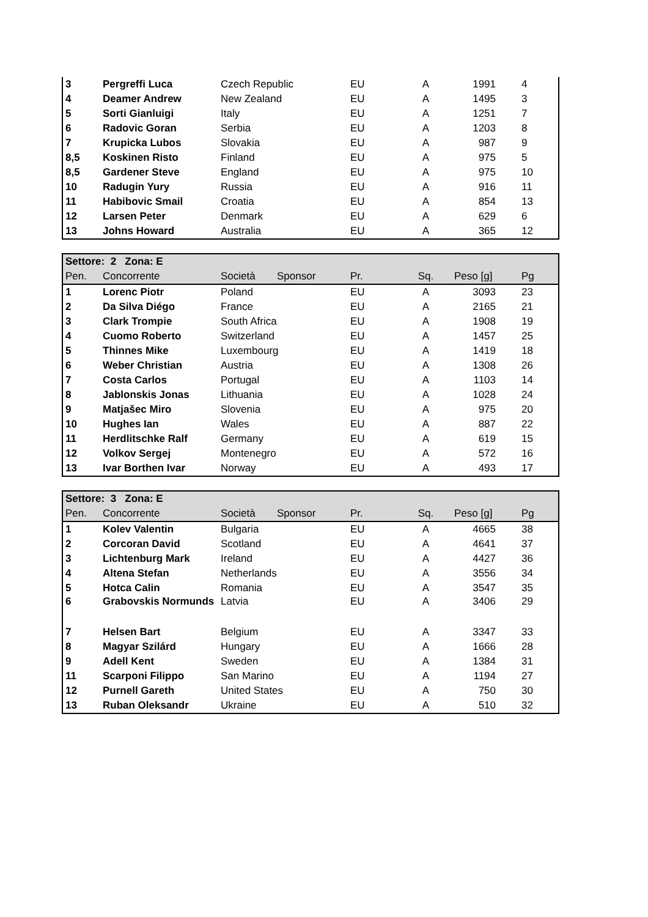| 3 | Pergreffi Luca | Czech Republic | EU | A | 1991 | 4 |
| 4 | Deamer Andrew | New Zealand | EU | A | 1495 | 3 |
| 5 | Sorti Gianluigi | Italy | EU | A | 1251 | 7 |
| 6 | Radovic Goran | Serbia | EU | A | 1203 | 8 |
| 7 | Krupicka Lubos | Slovakia | EU | A | 987 | 9 |
| 8,5 | Koskinen Risto | Finland | EU | A | 975 | 5 |
| 8,5 | Gardener Steve | England | EU | A | 975 | 10 |
| 10 | Radugin Yury | Russia | EU | A | 916 | 11 |
| 11 | Habibovic Smail | Croatia | EU | A | 854 | 13 |
| 12 | Larsen Peter | Denmark | EU | A | 629 | 6 |
| 13 | Johns Howard | Australia | EU | A | 365 | 12 |
| Settore: 2 Zona: E | | | | | | | |
| Pen. | Concorrente | Società | Sponsor | Pr. | Sq. | Peso [g] | Pg |
| 1 | Lorenc Piotr | Poland | | EU | A | 3093 | 23 |
| 2 | Da Silva Diégo | France | | EU | A | 2165 | 21 |
| 3 | Clark Trompie | South Africa | | EU | A | 1908 | 19 |
| 4 | Cuomo Roberto | Switzerland | | EU | A | 1457 | 25 |
| 5 | Thinnes Mike | Luxembourg | | EU | A | 1419 | 18 |
| 6 | Weber Christian | Austria | | EU | A | 1308 | 26 |
| 7 | Costa Carlos | Portugal | | EU | A | 1103 | 14 |
| 8 | Jablonskis Jonas | Lithuania | | EU | A | 1028 | 24 |
| 9 | Matjašec Miro | Slovenia | | EU | A | 975 | 20 |
| 10 | Hughes Ian | Wales | | EU | A | 887 | 22 |
| 11 | Herdlitschke Ralf | Germany | | EU | A | 619 | 15 |
| 12 | Volkov Sergej | Montenegro | | EU | A | 572 | 16 |
| 13 | Ivar Borthen Ivar | Norway | | EU | A | 493 | 17 |
| Settore: 3 Zona: E | | | | | | | |
| Pen. | Concorrente | Società | Sponsor | Pr. | Sq. | Peso [g] | Pg |
| 1 | Kolev Valentin | Bulgaria | | EU | A | 4665 | 38 |
| 2 | Corcoran David | Scotland | | EU | A | 4641 | 37 |
| 3 | Lichtenburg Mark | Ireland | | EU | A | 4427 | 36 |
| 4 | Altena Stefan | Netherlands | | EU | A | 3556 | 34 |
| 5 | Hotca Calin | Romania | | EU | A | 3547 | 35 |
| 6 | Grabovskis Normunds | Latvia | | EU | A | 3406 | 29 |
| 7 | Helsen Bart | Belgium | | EU | A | 3347 | 33 |
| 8 | Magyar Szilárd | Hungary | | EU | A | 1666 | 28 |
| 9 | Adell Kent | Sweden | | EU | A | 1384 | 31 |
| 11 | Scarponi Filippo | San Marino | | EU | A | 1194 | 27 |
| 12 | Purnell Gareth | United States | | EU | A | 750 | 30 |
| 13 | Ruban Oleksandr | Ukraine | | EU | A | 510 | 32 |